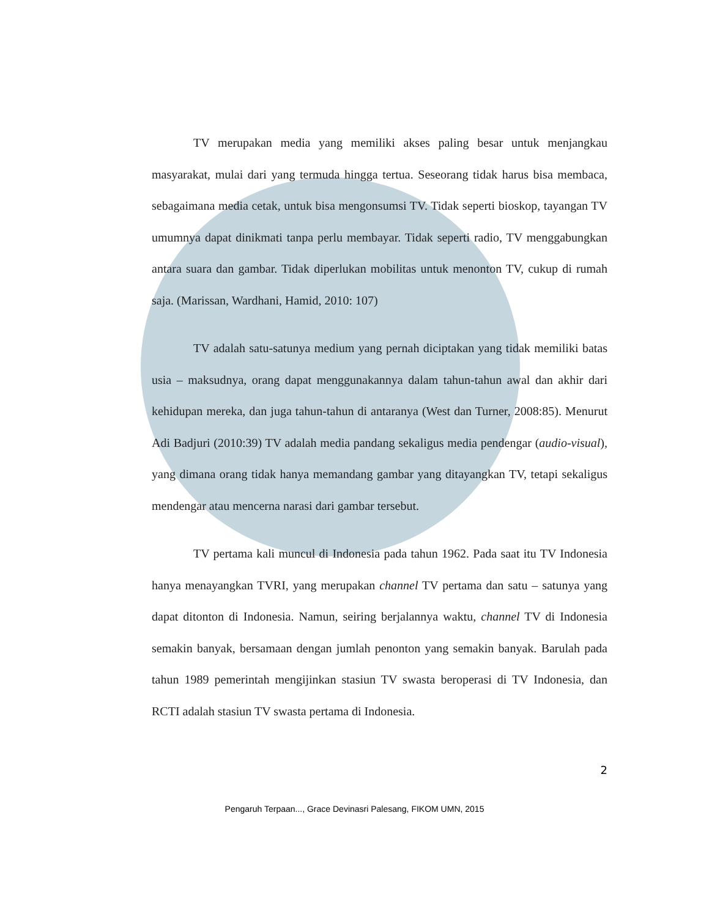TV merupakan media yang memiliki akses paling besar untuk menjangkau masyarakat, mulai dari yang termuda hingga tertua. Seseorang tidak harus bisa membaca, sebagaimana media cetak, untuk bisa mengonsumsi TV. Tidak seperti bioskop, tayangan TV umumnya dapat dinikmati tanpa perlu membayar. Tidak seperti radio, TV menggabungkan antara suara dan gambar. Tidak diperlukan mobilitas untuk menonton TV, cukup di rumah saja. (Marissan, Wardhani, Hamid, 2010: 107)
TV adalah satu-satunya medium yang pernah diciptakan yang tidak memiliki batas usia – maksudnya, orang dapat menggunakannya dalam tahun-tahun awal dan akhir dari kehidupan mereka, dan juga tahun-tahun di antaranya (West dan Turner, 2008:85). Menurut Adi Badjuri (2010:39) TV adalah media pandang sekaligus media pendengar (audio-visual), yang dimana orang tidak hanya memandang gambar yang ditayangkan TV, tetapi sekaligus mendengar atau mencerna narasi dari gambar tersebut.
TV pertama kali muncul di Indonesia pada tahun 1962. Pada saat itu TV Indonesia hanya menayangkan TVRI, yang merupakan channel TV pertama dan satu – satunya yang dapat ditonton di Indonesia. Namun, seiring berjalannya waktu, channel TV di Indonesia semakin banyak, bersamaan dengan jumlah penonton yang semakin banyak. Barulah pada tahun 1989 pemerintah mengijinkan stasiun TV swasta beroperasi di TV Indonesia, dan RCTI adalah stasiun TV swasta pertama di Indonesia.
2
Pengaruh Terpaan..., Grace Devinasri Palesang, FIKOM UMN, 2015